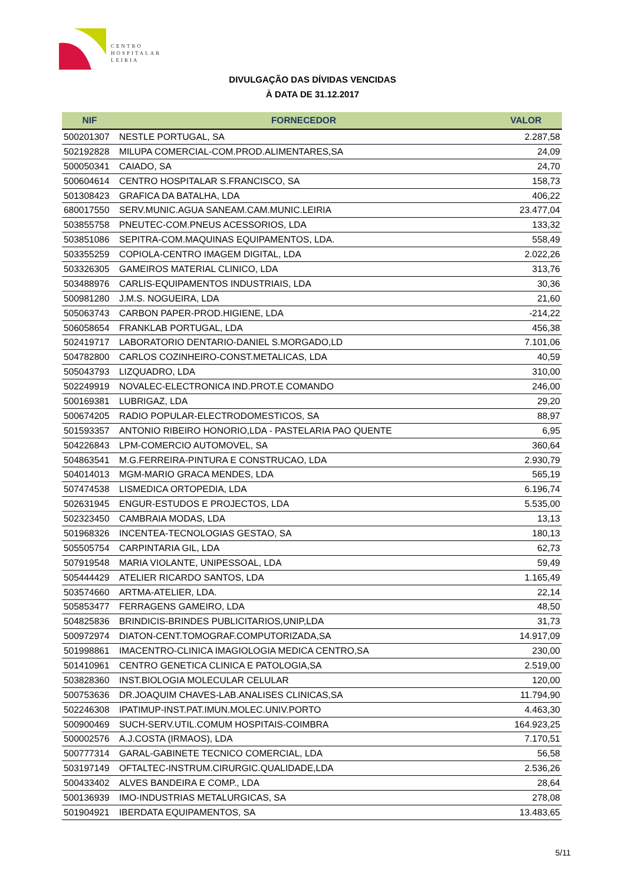CENTRO
HOSPITALAR
LEIRIA
DIVULGAÇÃO DAS DÍVIDAS VENCIDAS
À DATA DE 31.12.2017
| NIF | FORNECEDOR | VALOR |
| --- | --- | --- |
| 500201307 | NESTLE PORTUGAL, SA | 2.287,58 |
| 502192828 | MILUPA COMERCIAL-COM.PROD.ALIMENTARES,SA | 24,09 |
| 500050341 | CAIADO, SA | 24,70 |
| 500604614 | CENTRO HOSPITALAR S.FRANCISCO, SA | 158,73 |
| 501308423 | GRAFICA DA BATALHA, LDA | 406,22 |
| 680017550 | SERV.MUNIC.AGUA SANEAM.CAM.MUNIC.LEIRIA | 23.477,04 |
| 503855758 | PNEUTEC-COM.PNEUS ACESSORIOS, LDA | 133,32 |
| 503851086 | SEPITRA-COM.MAQUINAS EQUIPAMENTOS, LDA. | 558,49 |
| 503355259 | COPIOLA-CENTRO IMAGEM DIGITAL, LDA | 2.022,26 |
| 503326305 | GAMEIROS MATERIAL CLINICO, LDA | 313,76 |
| 503488976 | CARLIS-EQUIPAMENTOS INDUSTRIAIS, LDA | 30,36 |
| 500981280 | J.M.S. NOGUEIRA, LDA | 21,60 |
| 505063743 | CARBON PAPER-PROD.HIGIENE, LDA | -214,22 |
| 506058654 | FRANKLAB PORTUGAL, LDA | 456,38 |
| 502419717 | LABORATORIO DENTARIO-DANIEL S.MORGADO,LD | 7.101,06 |
| 504782800 | CARLOS COZINHEIRO-CONST.METALICAS, LDA | 40,59 |
| 505043793 | LIZQUADRO, LDA | 310,00 |
| 502249919 | NOVALEC-ELECTRONICA IND.PROT.E COMANDO | 246,00 |
| 500169381 | LUBRIGAZ, LDA | 29,20 |
| 500674205 | RADIO POPULAR-ELECTRODOMESTICOS, SA | 88,97 |
| 501593357 | ANTONIO RIBEIRO HONORIO,LDA - PASTELARIA PAO QUENTE | 6,95 |
| 504226843 | LPM-COMERCIO AUTOMOVEL, SA | 360,64 |
| 504863541 | M.G.FERREIRA-PINTURA E CONSTRUCAO, LDA | 2.930,79 |
| 504014013 | MGM-MARIO GRACA MENDES, LDA | 565,19 |
| 507474538 | LISMEDICA ORTOPEDIA, LDA | 6.196,74 |
| 502631945 | ENGUR-ESTUDOS E PROJECTOS, LDA | 5.535,00 |
| 502323450 | CAMBRAIA MODAS, LDA | 13,13 |
| 501968326 | INCENTEA-TECNOLOGIAS GESTAO, SA | 180,13 |
| 505505754 | CARPINTARIA GIL, LDA | 62,73 |
| 507919548 | MARIA VIOLANTE, UNIPESSOAL, LDA | 59,49 |
| 505444429 | ATELIER RICARDO SANTOS, LDA | 1.165,49 |
| 503574660 | ARTMA-ATELIER, LDA. | 22,14 |
| 505853477 | FERRAGENS GAMEIRO, LDA | 48,50 |
| 504825836 | BRINDICIS-BRINDES PUBLICITARIOS,UNIP,LDA | 31,73 |
| 500972974 | DIATON-CENT.TOMOGRAF.COMPUTORIZADA,SA | 14.917,09 |
| 501998861 | IMACENTRO-CLINICA IMAGIOLOGIA MEDICA CENTRO,SA | 230,00 |
| 501410961 | CENTRO GENETICA CLINICA E PATOLOGIA,SA | 2.519,00 |
| 503828360 | INST.BIOLOGIA MOLECULAR CELULAR | 120,00 |
| 500753636 | DR.JOAQUIM CHAVES-LAB.ANALISES CLINICAS,SA | 11.794,90 |
| 502246308 | IPATIMUP-INST.PAT.IMUN.MOLEC.UNIV.PORTO | 4.463,30 |
| 500900469 | SUCH-SERV.UTIL.COMUM HOSPITAIS-COIMBRA | 164.923,25 |
| 500002576 | A.J.COSTA (IRMAOS), LDA | 7.170,51 |
| 500777314 | GARAL-GABINETE TECNICO COMERCIAL, LDA | 56,58 |
| 503197149 | OFTALTEC-INSTRUM.CIRURGIC.QUALIDADE,LDA | 2.536,26 |
| 500433402 | ALVES BANDEIRA E COMP., LDA | 28,64 |
| 500136939 | IMO-INDUSTRIAS METALURGICAS, SA | 278,08 |
| 501904921 | IBERDATA EQUIPAMENTOS, SA | 13.483,65 |
5/11